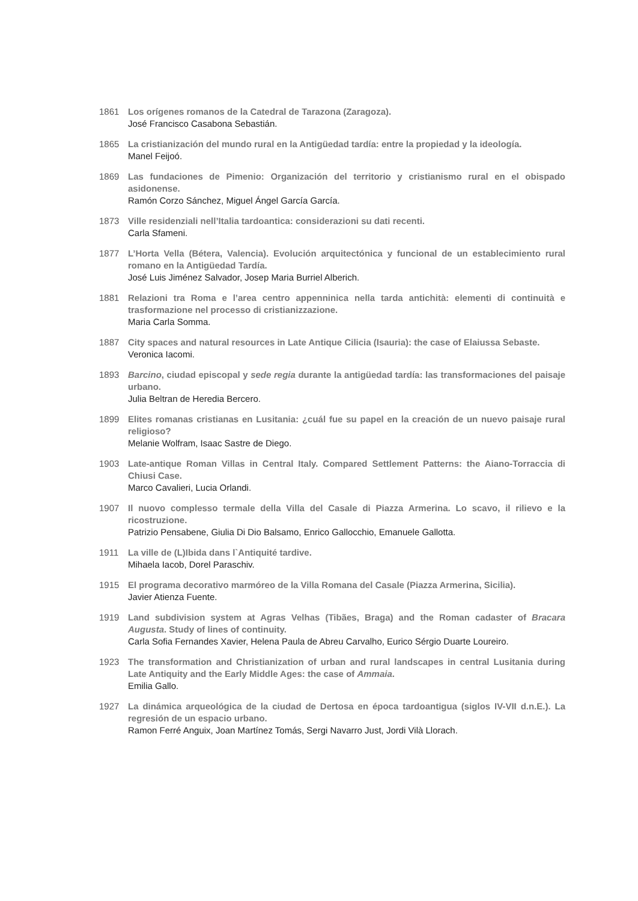1861 Los orígenes romanos de la Catedral de Tarazona (Zaragoza).
José Francisco Casabona Sebastián.
1865 La cristianización del mundo rural en la Antigüedad tardía: entre la propiedad y la ideología.
Manel Feijoó.
1869 Las fundaciones de Pimenio: Organización del territorio y cristianismo rural en el obispado asidonense.
Ramón Corzo Sánchez, Miguel Ángel García García.
1873 Ville residenziali nell’Italia tardoantica: considerazioni su dati recenti.
Carla Sfameni.
1877 L’Horta Vella (Bétera, Valencia). Evolución arquitectónica y funcional de un establecimiento rural romano en la Antigüedad Tardía.
José Luis Jiménez Salvador, Josep Maria Burriel Alberich.
1881 Relazioni tra Roma e l’area centro appenninica nella tarda antichità: elementi di continuità e trasformazione nel processo di cristianizzazione.
Maria Carla Somma.
1887 City spaces and natural resources in Late Antique Cilicia (Isauria): the case of Elaiussa Sebaste.
Veronica Iacomi.
1893 Barcino, ciudad episcopal y sede regia durante la antigüedad tardía: las transformaciones del paisaje urbano.
Julia Beltran de Heredia Bercero.
1899 Elites romanas cristianas en Lusitania: ¿cuál fue su papel en la creación de un nuevo paisaje rural religioso?
Melanie Wolfram, Isaac Sastre de Diego.
1903 Late-antique Roman Villas in Central Italy. Compared Settlement Patterns: the Aiano-Torraccia di Chiusi Case.
Marco Cavalieri, Lucia Orlandi.
1907 Il nuovo complesso termale della Villa del Casale di Piazza Armerina. Lo scavo, il rilievo e la ricostruzione.
Patrizio Pensabene, Giulia Di Dio Balsamo, Enrico Gallocchio, Emanuele Gallotta.
1911 La ville de (L)Ibida dans l`Antiquité tardive.
Mihaela Iacob, Dorel Paraschiv.
1915 El programa decorativo marmóreo de la Villa Romana del Casale (Piazza Armerina, Sicilia).
Javier Atienza Fuente.
1919 Land subdivision system at Agras Velhas (Tibães, Braga) and the Roman cadaster of Bracara Augusta. Study of lines of continuity.
Carla Sofia Fernandes Xavier, Helena Paula de Abreu Carvalho, Eurico Sérgio Duarte Loureiro.
1923 The transformation and Christianization of urban and rural landscapes in central Lusitania during Late Antiquity and the Early Middle Ages: the case of Ammaia.
Emilia Gallo.
1927 La dinámica arqueológica de la ciudad de Dertosa en época tardoantigua (siglos IV-VII d.n.E.). La regresión de un espacio urbano.
Ramon Ferré Anguix, Joan Martínez Tomás, Sergi Navarro Just, Jordi Vilà Llorach.